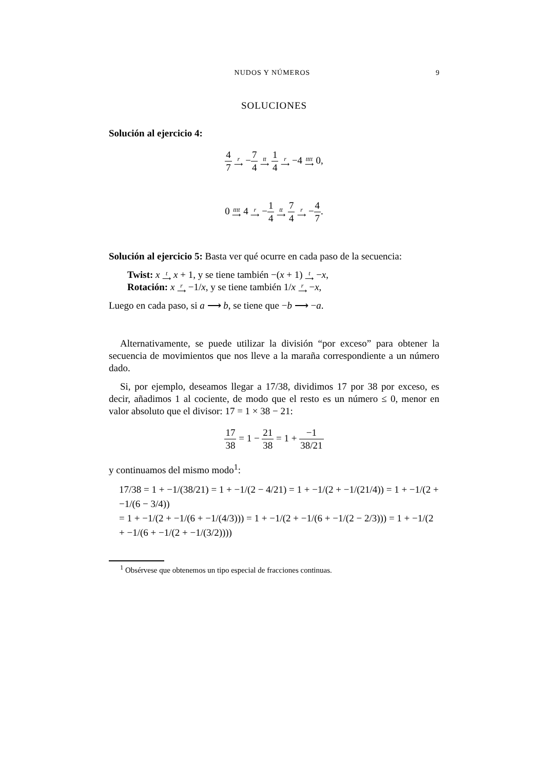NUDOS Y NÚMEROS 9
SOLUCIONES
Solución al ejercicio 4:
4 7 r
⟶ −7 4 tt
⟶ 1 4 r
⟶ −4 tttt
⟶ 0,
0 tttt
⟶ 4 r
⟶ −1 4 tt
⟶ 7 4 r
⟶ −4 7.
Solución al ejercicio 5: Basta ver qué ocurre en cada paso de la secuencia:
Twist: x t
⟶ x + 1, y se tiene también −(x + 1) t
⟶ −x,
Rotación: x r
⟶ −1/x, y se tiene también 1/x r
⟶ −x,
Luego en cada paso, si a ⟶ b, se tiene que −b ⟶ −a.
Alternativamente, se puede utilizar la división “por exceso” para obtener la secuencia de movimientos que nos lleve a la maraña correspondiente a un número dado.
Si, por ejemplo, deseamos llegar a 17/38, dividimos 17 por 38 por exceso, es decir, añadimos 1 al cociente, de modo que el resto es un número ≤ 0, menor en valor absoluto que el divisor: 17 = 1 × 38 − 21:
17 38 = 1 − 21 38 = 1 + −1 38/21
y continuamos del mismo modo<sup>1</sup>:
17/38 = 1 + −1/(38/21) = 1 + −1/(2 − 4/21) = 1 + −1/(2 + −1/(21/4)) = 1 + −1/(2 + −1/(6 − 3/4))
= 1 + −1/(2 + −1/(6 + −1/(4/3))) = 1 + −1/(2 + −1/(6 + −1/(2 − 2/3))) = 1 + −1/(2 + −1/(6 + −1/(2 + −1/(3/2))))
<sup>1</sup> Obsérvese que obtenemos un tipo especial de fracciones continuas.